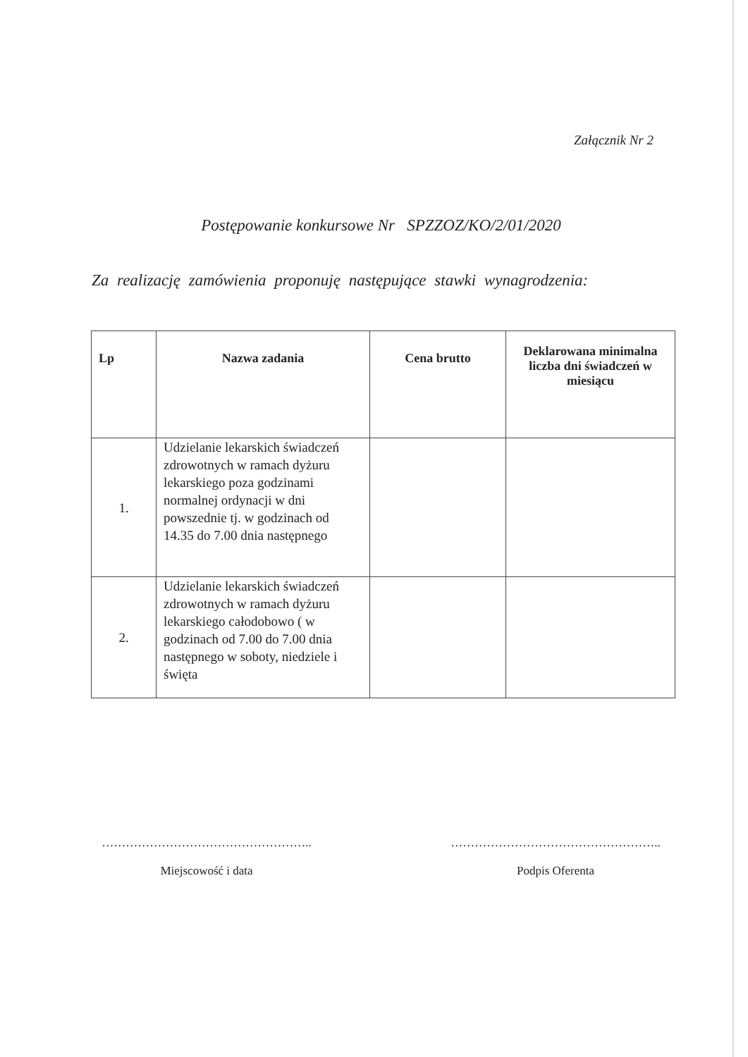Załącznik Nr 2
Postępowanie konkursowe Nr SPZZOZ/KO/2/01/2020
Za realizację zamówienia proponuję następujące stawki wynagrodzenia:
| Lp | Nazwa zadania | Cena brutto | Deklarowana minimalna liczba dni świadczeń w miesiącu |
| --- | --- | --- | --- |
| 1. | Udzielanie lekarskich świadczeń zdrowotnych w ramach dyżuru lekarskiego poza godzinami normalnej ordynacji w dni powszednie tj. w godzinach od 14.35 do 7.00 dnia następnego | | |
| 2. | Udzielanie lekarskich świadczeń zdrowotnych w ramach dyżuru lekarskiego całodobowo ( w godzinach od 7.00 do 7.00 dnia następnego w soboty, niedziele i święta | | |
……………………………………………..
Miejscowość i data
……………………………………………..
Podpis Oferenta